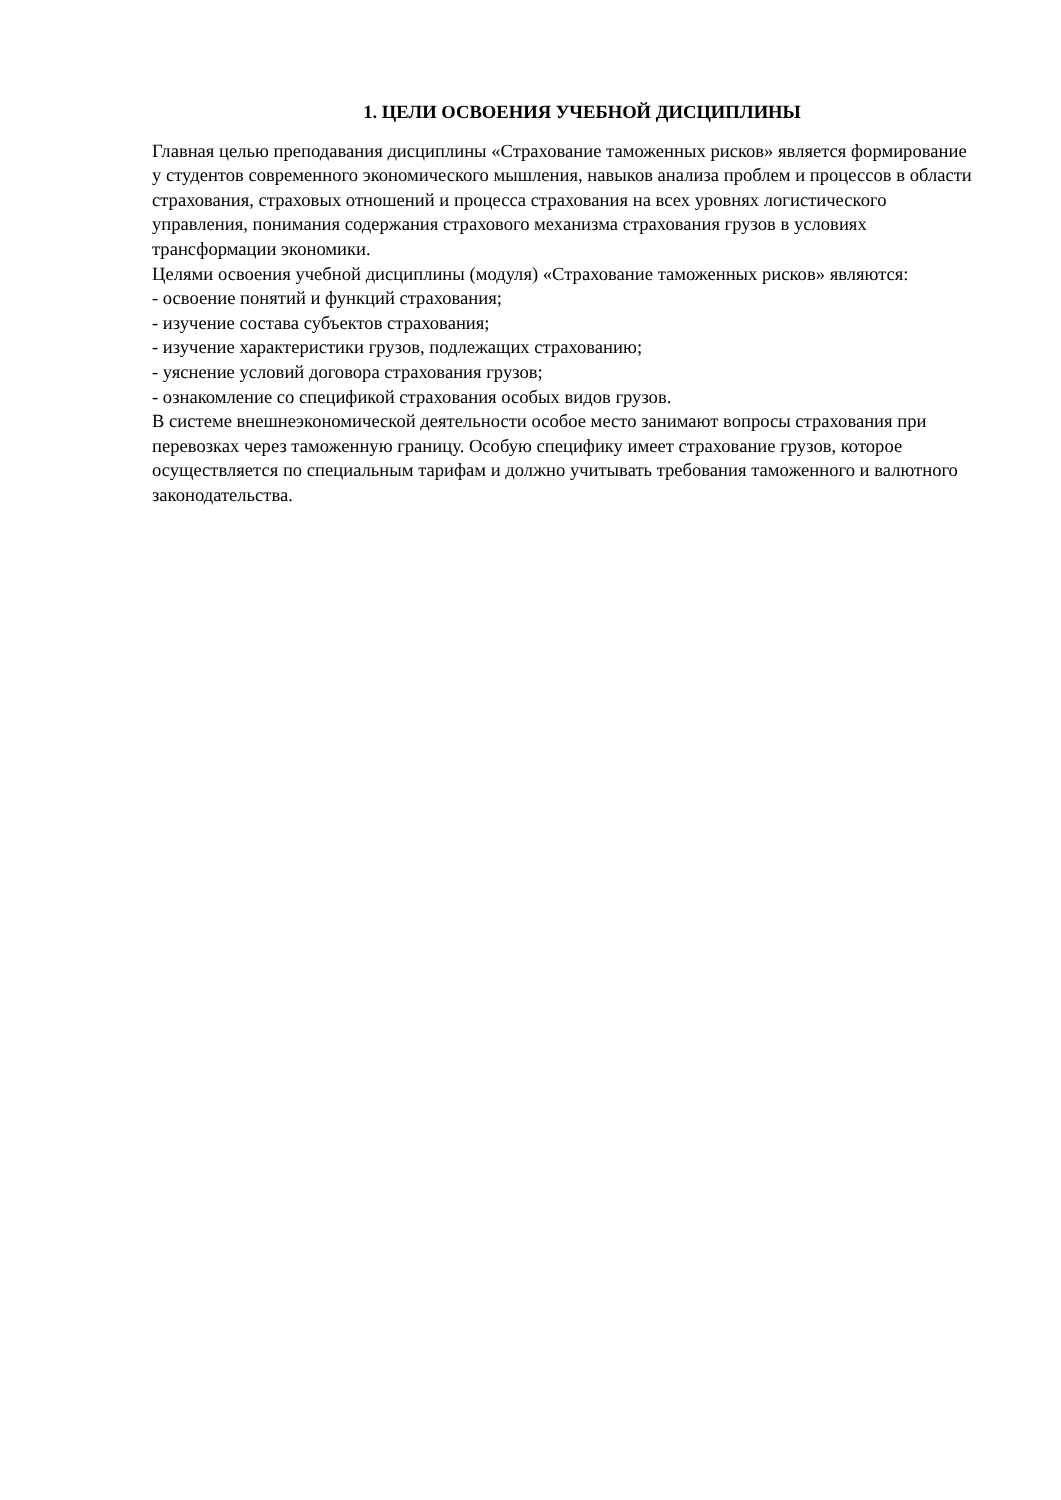1. ЦЕЛИ ОСВОЕНИЯ УЧЕБНОЙ ДИСЦИПЛИНЫ
Главная целью преподавания дисциплины «Страхование таможенных рисков» является формирование у студентов современного экономического мышления, навыков анализа проблем и процессов в области страхования, страховых отношений и процесса страхования на всех уровнях логистического управления, понимания содержания страхового механизма страхования грузов в условиях трансформации экономики.
Целями освоения учебной дисциплины (модуля) «Страхование таможенных рисков» являются:
- освоение понятий и функций страхования;
- изучение состава субъектов страхования;
- изучение характеристики грузов, подлежащих страхованию;
- уяснение условий договора страхования грузов;
- ознакомление со спецификой страхования особых видов грузов.
В системе внешнеэкономической деятельности особое место занимают вопросы страхования при перевозках через таможенную границу. Особую специфику имеет страхование грузов, которое осуществляется по специальным тарифам и должно учитывать требования таможенного и валютного законодательства.